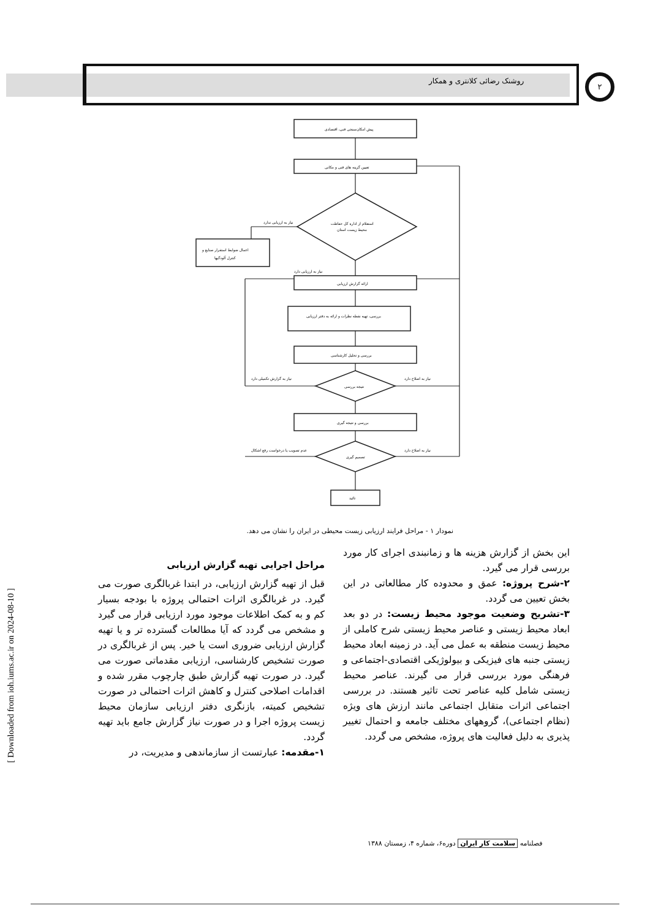روشنک رضائی کلانتری و همکار ۲
[ Downloaded from ioh.iums.ac.ir on 2024-08-10 ]
پیش امکان‌سنجی فنی، اقتصادی
تعیین گزینه های فنی و مکانی
استعلام از اداره کل حفاظت
محیط زیست استان
اعمال ضوابط استقرار صنایع و
کنترل آلودگیها
ارائه گزارش ارزیابی
بررسی، تهیه نقطه نظرات و ارائه به دفتر ارزیابی
بررسی و تحلیل کارشناسی
نتیجه بررسی
بررسی و نتیجه گیری
تصمیم گیری
تائید
نیاز به ارزیابی ندارد
نیاز به ارزیابی دارد
نیاز به گزارش تکمیلی دارد
نیاز به اصلاح دارد
عدم تصویب یا درخواست رفع اشکال
نیاز به اصلاح دارد
نمودار ۱ - مراحل فرایند ارزیابی زیست محیطی در ایران را نشان می دهد.
مراحل اجرایی تهیه گزارش ارزیابی
قبل از تهیه گزارش ارزیابی، در ابتدا غربالگری صورت می گیرد. در غربالگری اثرات احتمالی پروژه با بودجه بسیار کم و به کمک اطلاعات موجود مورد ارزیابی قرار می گیرد و مشخص می گردد که آیا مطالعات گسترده تر و یا تهیه گزارش ارزیابی ضروری است یا خیر. پس از غربالگری در صورت تشخیص کارشناسی، ارزیابی مقدماتی صورت می گیرد. در صورت تهیه گزارش طبق چارچوب مقرر شده و اقدامات اصلاحی کنترل و کاهش اثرات احتمالی در صورت تشخیص کمیته، بازنگری دفتر ارزیابی سازمان محیط زیست پروژه اجرا و در صورت نیاز گزارش جامع باید تهیه گردد.
۱-مقدمه: عبارتست از سازماندهی و مدیریت، در
این بخش از گزارش هزینه ها و زمانبندی اجرای کار مورد بررسی قرار می گیرد.
۲-شرح پروژه: عمق و محدوده کار مطالعاتی در این بخش تعیین می گردد.
۳-تشریح وضعیت موجود محیط زیست: در دو بعد ابعاد محیط زیستی و عناصر محیط زیستی شرح کاملی از محیط زیست منطقه به عمل می آید. در زمینه ابعاد محیط زیستی جنبه های فیزیکی و بیولوژیکی اقتصادی-اجتماعی و فرهنگی مورد بررسی قرار می گیرند. عناصر محیط زیستی شامل کلیه عناصر تحت تاثیر هستند. در بررسی اجتماعی اثرات متقابل اجتماعی مانند ارزش های ویژه (نظام اجتماعی)، گروههای مختلف جامعه و احتمال تغییر پذیری به دلیل فعالیت های پروژه، مشخص می گردد.
فصلنامه سلامت کار ایران دوره۶، شماره ۴، زمستان ۱۳۸۸